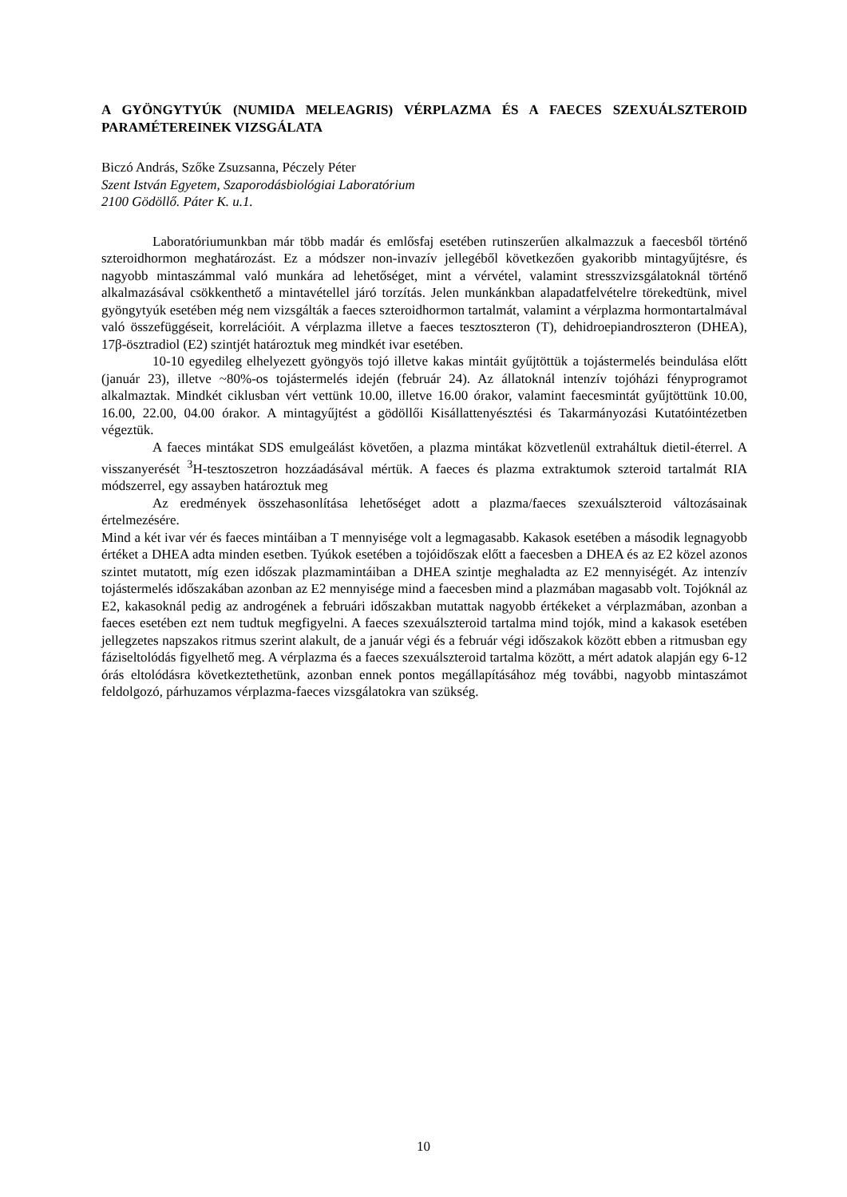A GYÖNGYTYÚK (NUMIDA MELEAGRIS) VÉRPLAZMA ÉS A FAECES SZEXUÁLSZTEROID PARAMÉTEREINEK VIZSGÁLATA
Biczó András, Szőke Zsuzsanna, Péczely Péter
Szent István Egyetem, Szaporodásbiológiai Laboratórium
2100 Gödöllő. Páter K. u.1.
Laboratóriumunkban már több madár és emlősfaj esetében rutinszerűen alkalmazzuk a faecesből történő szteroidhormon meghatározást. Ez a módszer non-invazív jellegéből következően gyakoribb mintagyűjtésre, és nagyobb mintaszámmal való munkára ad lehetőséget, mint a vérvétel, valamint stresszvizsgálatoknál történő alkalmazásával csökkenthető a mintavétellel járó torzítás. Jelen munkánkban alapadatfelvételre törekedtünk, mivel gyöngytyúk esetében még nem vizsgálták a faeces szteroidhormon tartalmát, valamint a vérplazma hormontartalmával való összefüggéseit, korrelációit. A vérplazma illetve a faeces tesztoszteron (T), dehidroepiandroszteron (DHEA), 17β-ösztradiol (E2) szintjét határoztuk meg mindkét ivar esetében.
10-10 egyedileg elhelyezett gyöngyös tojó illetve kakas mintáit gyűjtöttük a tojástermelés beindulása előtt (január 23), illetve ~80%-os tojástermelés idején (február 24). Az állatoknál intenzív tojóházi fényprogramot alkalmaztak. Mindkét ciklusban vért vettünk 10.00, illetve 16.00 órakor, valamint faecesmintát gyűjtöttünk 10.00, 16.00, 22.00, 04.00 órakor. A mintagyűjtést a gödöllői Kisállattenyésztési és Takarmányozási Kutatóintézetben végeztük.
A faeces mintákat SDS emulgeálást követően, a plazma mintákat közvetlenül extraháltuk dietil-éterrel. A visszanyerését <sup>3</sup>H-tesztoszetron hozzáadásával mértük. A faeces és plazma extraktumok szteroid tartalmát RIA módszerrel, egy assayben határoztuk meg
Az eredmények összehasonlítása lehetőséget adott a plazma/faeces szexuálszteroid változásainak értelmezésére.
Mind a két ivar vér és faeces mintáiban a T mennyisége volt a legmagasabb. Kakasok esetében a második legnagyobb értéket a DHEA adta minden esetben. Tyúkok esetében a tojóidőszak előtt a faecesben a DHEA és az E2 közel azonos szintet mutatott, míg ezen időszak plazmamintáiban a DHEA szintje meghaladta az E2 mennyiségét. Az intenzív tojástermelés időszakában azonban az E2 mennyisége mind a faecesben mind a plazmában magasabb volt. Tojóknál az E2, kakasoknál pedig az androgének a februári időszakban mutattak nagyobb értékeket a vérplazmában, azonban a faeces esetében ezt nem tudtuk megfigyelni. A faeces szexuálszteroid tartalma mind tojók, mind a kakasok esetében jellegzetes napszakos ritmus szerint alakult, de a január végi és a február végi időszakok között ebben a ritmusban egy fáziseltolódás figyelhető meg. A vérplazma és a faeces szexuálszteroid tartalma között, a mért adatok alapján egy 6-12 órás eltolódásra következtethetünk, azonban ennek pontos megállapításához még további, nagyobb mintaszámot feldolgozó, párhuzamos vérplazma-faeces vizsgálatokra van szükség.
10